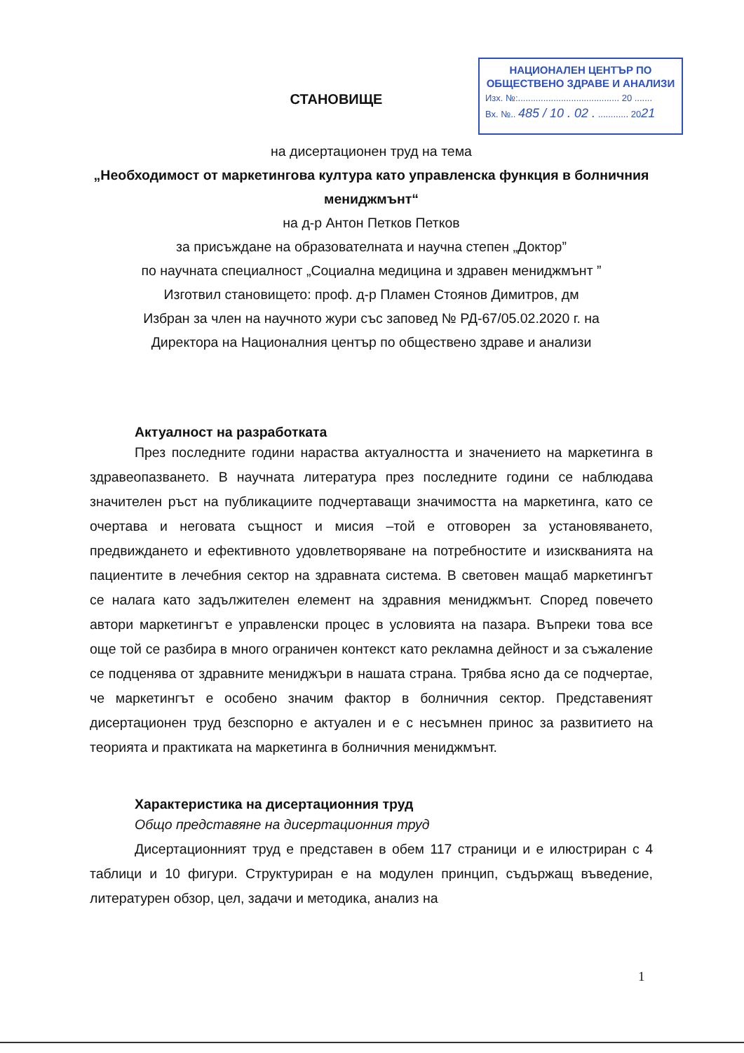НАЦИОНАЛЕН ЦЕНТЪР ПО
ОБЩЕСТВЕНО ЗДРАВЕ И АНАЛИЗИ
Изх. №:........................................ 20 .......
Вх. №.. 485 / 10 . 02 . ............ 2021
СТАНОВИЩЕ
на дисертационен труд на тема
„Необходимост от маркетингова култура като управленска функция в болничния мениджмънт“
на д-р Антон Петков Петков
за присъждане на образователната и научна степен „Доктор”
по научната специалност „Социална медицина и здравен мениджмънт ”
Изготвил становището: проф. д-р Пламен Стоянов Димитров, дм
Избран за член на научното жури със заповед № РД-67/05.02.2020 г. на
Директора на Националния център по обществено здраве и анализи
Актуалност на разработката
През последните години нараства актуалността и значението на маркетинга в здравеопазването. В научната литература през последните години се наблюдава значителен ръст на публикациите подчертаващи значимостта на маркетинга, като се очертава и неговата същност и мисия –той е отговорен за установяването, предвиждането и ефективното удовлетворяване на потребностите и изискванията на пациентите в лечебния сектор на здравната система. В световен мащаб маркетингът се налага като задължителен елемент на здравния мениджмънт. Според повечето автори маркетингът е управленски процес в условията на пазара. Въпреки това все още той се разбира в много ограничен контекст като рекламна дейност и за съжаление се подценява от здравните мениджъри в нашата страна. Трябва ясно да се подчертае, че маркетингът е особено значим фактор в болничния сектор. Представеният дисертационен труд безспорно е актуален и е с несъмнен принос за развитието на теорията и практиката на маркетинга в болничния мениджмънт.
Характеристика на дисертационния труд
Общо представяне на дисертационния труд
Дисертационният труд е представен в обем 117 страници и е илюстриран с 4 таблици и 10 фигури. Структуриран е на модулен принцип, съдържащ въведение, литературен обзор, цел, задачи и методика, анализ на
1